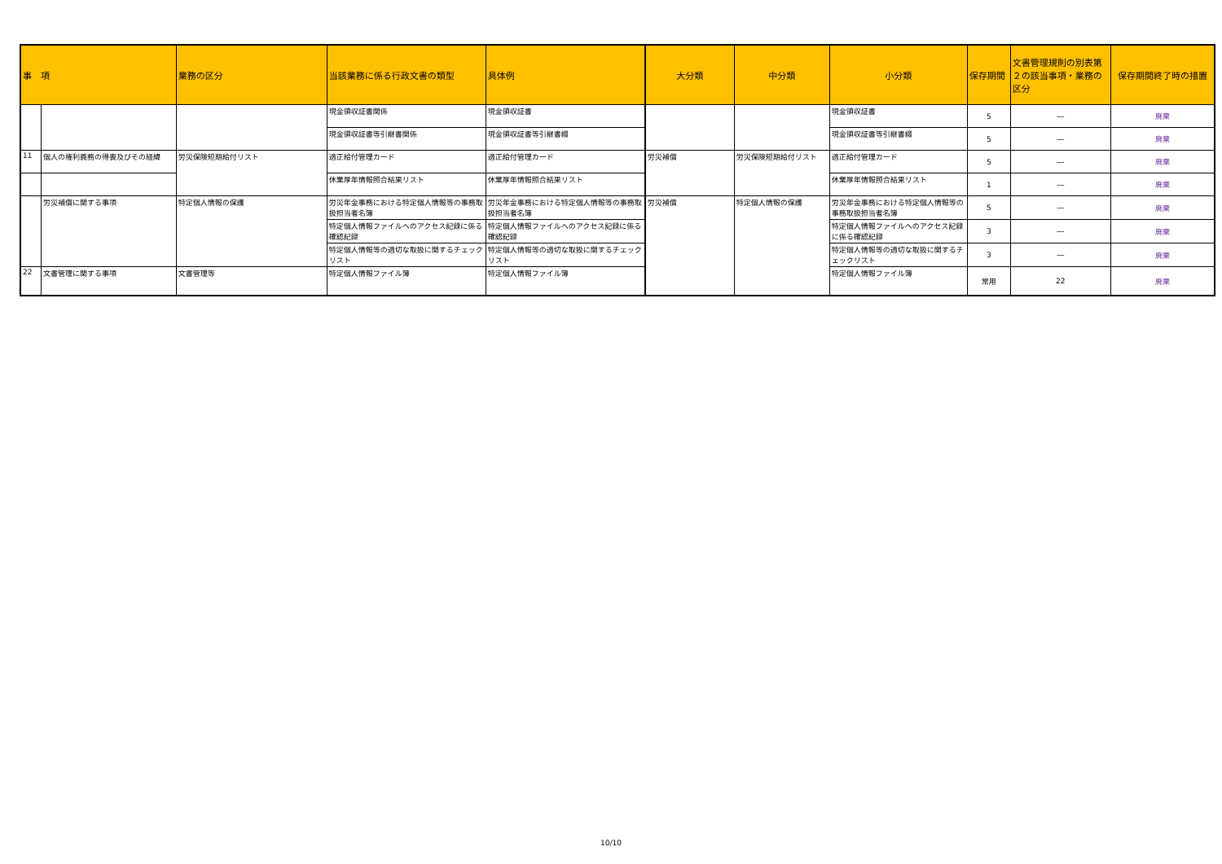| 事 項 | | 業務の区分 | 当該業務に係る行政文書の類型 | 具体例 | 大分類 | 中分類 | 小分類 | 保存期間 | 文書管理規則の別表第２の該当事項・業務の区分 | 保存期間終了時の措置 |
| --- | --- | --- | --- | --- | --- | --- | --- | --- | --- | --- |
| | | | 現金領収証書関係 | 現金領収証書 | | | 現金領収証書 | 5 | ― | 廃棄 |
| | | | 現金領収証書等引継書関係 | 現金領収証書等引継書綴 | | | 現金領収証書等引継書綴 | 5 | ― | 廃棄 |
| 11 | 個人の権利義務の得喪及びその経緯 | 労災保険短期給付リスト | 適正給付管理カード | 適正給付管理カード | 労災補償 | 労災保険短期給付リスト | 適正給付管理カード | 5 | ― | 廃棄 |
| | | | 休業厚年情報照合結果リスト | 休業厚年情報照合結果リスト | | | 休業厚年情報照合結果リスト | 1 | ― | 廃棄 |
| | 労災補償に関する事項 | 特定個人情報の保護 | 労災年金事務における特定個人情報等の事務取扱担当者名簿 | 労災年金事務における特定個人情報等の事務取扱担当者名簿 | 労災補償 | 特定個人情報の保護 | 労災年金事務における特定個人情報等の事務取扱担当者名簿 | 5 | ― | 廃棄 |
| | | | 特定個人情報ファイルへのアクセス記録に係る確認記録 | 特定個人情報ファイルへのアクセス記録に係る確認記録 | | | 特定個人情報ファイルへのアクセス記録に係る確認記録 | 3 | ― | 廃棄 |
| | | | 特定個人情報等の適切な取扱に関するチェックリスト | 特定個人情報等の適切な取扱に関するチェックリスト | | | 特定個人情報等の適切な取扱に関するチェックリスト | 3 | ― | 廃棄 |
| 22 | 文書管理に関する事項 | 文書管理等 | 特定個人情報ファイル簿 | 特定個人情報ファイル簿 | | | 特定個人情報ファイル簿 | 常用 | 22 | 廃棄 |
10/10